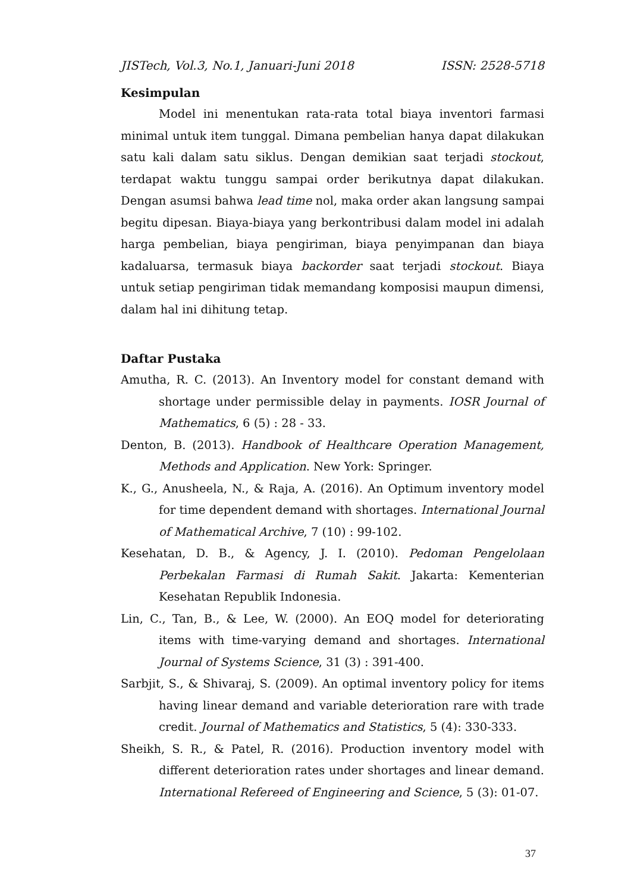JISTech, Vol.3, No.1, Januari-Juni 2018 ISSN: 2528-5718
Kesimpulan
Model ini menentukan rata-rata total biaya inventori farmasi minimal untuk item tunggal. Dimana pembelian hanya dapat dilakukan satu kali dalam satu siklus. Dengan demikian saat terjadi stockout, terdapat waktu tunggu sampai order berikutnya dapat dilakukan. Dengan asumsi bahwa lead time nol, maka order akan langsung sampai begitu dipesan. Biaya-biaya yang berkontribusi dalam model ini adalah harga pembelian, biaya pengiriman, biaya penyimpanan dan biaya kadaluarsa, termasuk biaya backorder saat terjadi stockout. Biaya untuk setiap pengiriman tidak memandang komposisi maupun dimensi, dalam hal ini dihitung tetap.
Daftar Pustaka
Amutha, R. C. (2013). An Inventory model for constant demand with shortage under permissible delay in payments. IOSR Journal of Mathematics, 6 (5) : 28 - 33.
Denton, B. (2013). Handbook of Healthcare Operation Management, Methods and Application. New York: Springer.
K., G., Anusheela, N., & Raja, A. (2016). An Optimum inventory model for time dependent demand with shortages. International Journal of Mathematical Archive, 7 (10) : 99-102.
Kesehatan, D. B., & Agency, J. I. (2010). Pedoman Pengelolaan Perbekalan Farmasi di Rumah Sakit. Jakarta: Kementerian Kesehatan Republik Indonesia.
Lin, C., Tan, B., & Lee, W. (2000). An EOQ model for deteriorating items with time-varying demand and shortages. International Journal of Systems Science, 31 (3) : 391-400.
Sarbjit, S., & Shivaraj, S. (2009). An optimal inventory policy for items having linear demand and variable deterioration rare with trade credit. Journal of Mathematics and Statistics, 5 (4): 330-333.
Sheikh, S. R., & Patel, R. (2016). Production inventory model with different deterioration rates under shortages and linear demand. International Refereed of Engineering and Science, 5 (3): 01-07.
37